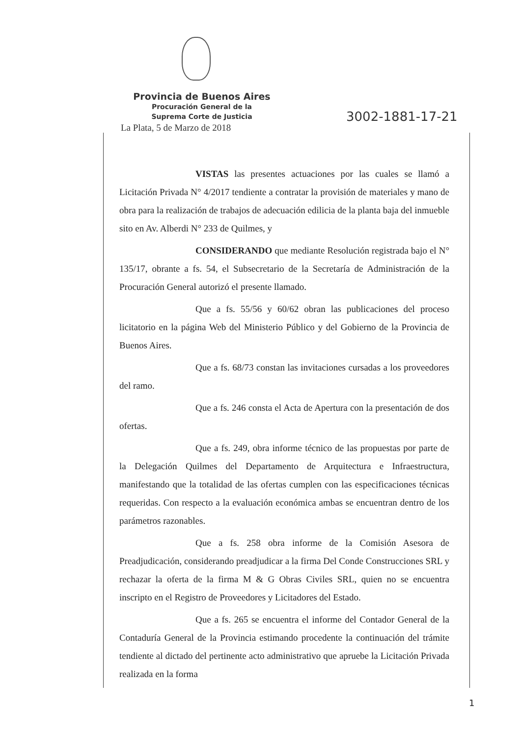Provincia de Buenos Aires
Procuración General de la
Suprema Corte de Justicia
La Plata, 5 de Marzo de 2018
3002-1881-17-21
VISTAS las presentes actuaciones por las cuales se llamó a Licitación Privada N° 4/2017 tendiente a contratar la provisión de materiales y mano de obra para la realización de trabajos de adecuación edilicia de la planta baja del inmueble sito en Av. Alberdi N° 233 de Quilmes, y
CONSIDERANDO que mediante Resolución registrada bajo el N° 135/17, obrante a fs. 54, el Subsecretario de la Secretaría de Administración de la Procuración General autorizó el presente llamado.
Que a fs. 55/56 y 60/62 obran las publicaciones del proceso licitatorio en la página Web del Ministerio Público y del Gobierno de la Provincia de Buenos Aires.
Que a fs. 68/73 constan las invitaciones cursadas a los proveedores del ramo.
Que a fs. 246 consta el Acta de Apertura con la presentación de dos ofertas.
Que a fs. 249, obra informe técnico de las propuestas por parte de la Delegación Quilmes del Departamento de Arquitectura e Infraestructura, manifestando que la totalidad de las ofertas cumplen con las especificaciones técnicas requeridas. Con respecto a la evaluación económica ambas se encuentran dentro de los parámetros razonables.
Que a fs. 258 obra informe de la Comisión Asesora de Preadjudicación, considerando preadjudicar a la firma Del Conde Construcciones SRL y rechazar la oferta de la firma M & G Obras Civiles SRL, quien no se encuentra inscripto en el Registro de Proveedores y Licitadores del Estado.
Que a fs. 265 se encuentra el informe del Contador General de la Contaduría General de la Provincia estimando procedente la continuación del trámite tendiente al dictado del pertinente acto administrativo que apruebe la Licitación Privada realizada en la forma
1